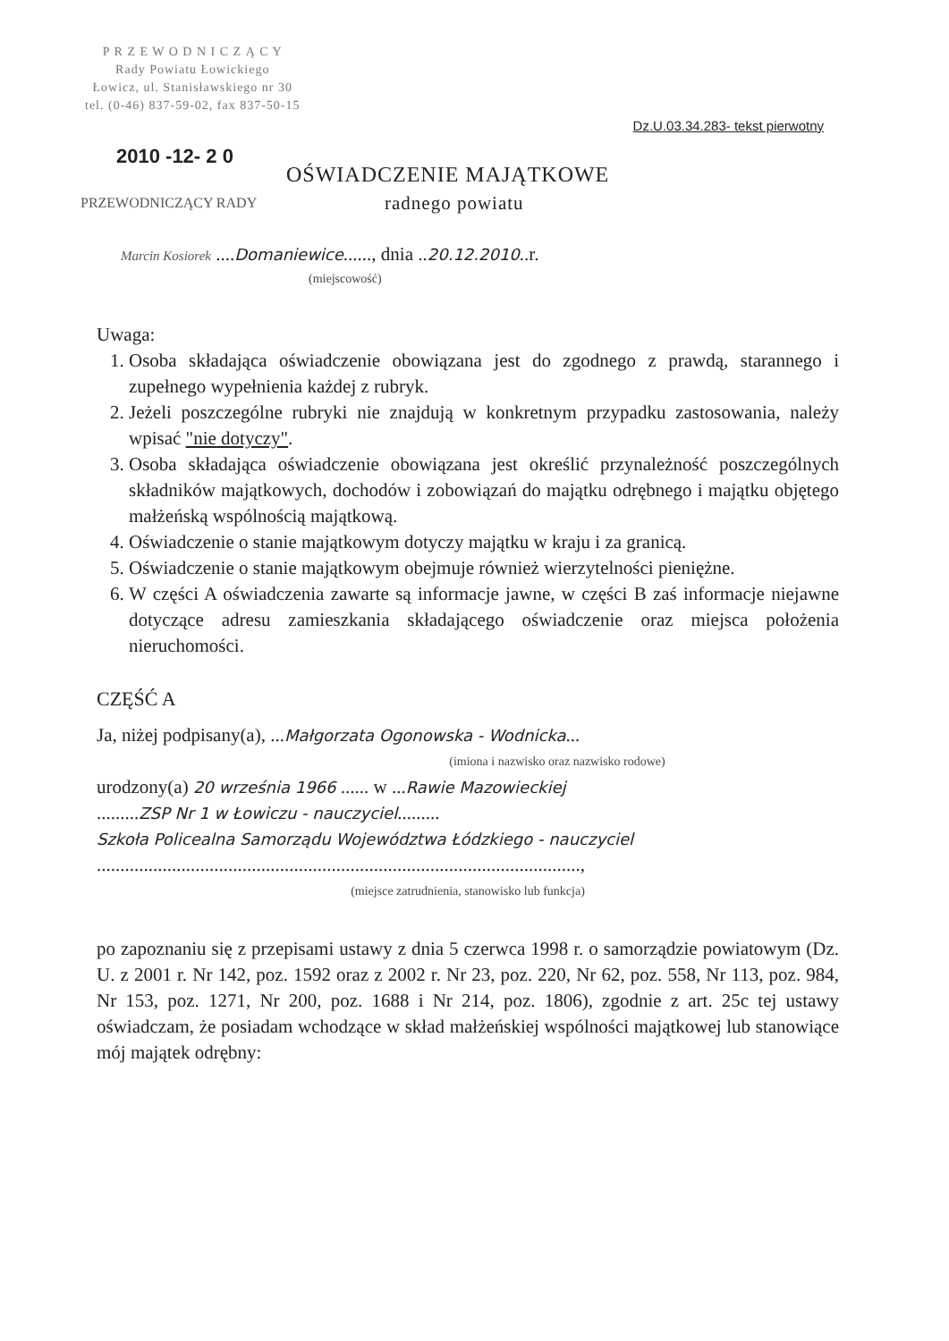P R Z E W O D N I C Z Ą C Y
Rady Powiatu Łowickiego
Łowicz, ul. Stanisławskiego nr 30
tel. (0-46) 837-59-02, fax 837-50-15
Dz.U.03.34.283- tekst pierwotny
2010 -12- 2 0
OŚWIADCZENIE MAJĄTKOWE
PRZEWODNICZĄCY RADY radnego powiatu
Marcin Kosiorek ....Domaniewice......, dnia ..20.12.2010..r.
(miejscowość)
Uwaga:
1. Osoba składająca oświadczenie obowiązana jest do zgodnego z prawdą, starannego i zupełnego wypełnienia każdej z rubryk.
2. Jeżeli poszczególne rubryki nie znajdują w konkretnym przypadku zastosowania, należy wpisać "nie dotyczy".
3. Osoba składająca oświadczenie obowiązana jest określić przynależność poszczególnych składników majątkowych, dochodów i zobowiązań do majątku odrębnego i majątku objętego małżeńską wspólnością majątkową.
4. Oświadczenie o stanie majątkowym dotyczy majątku w kraju i za granicą.
5. Oświadczenie o stanie majątkowym obejmuje również wierzytelności pieniężne.
6. W części A oświadczenia zawarte są informacje jawne, w części B zaś informacje niejawne dotyczące adresu zamieszkania składającego oświadczenie oraz miejsca położenia nieruchomości.
CZĘŚĆ A
Ja, niżej podpisany(a), ...Małgorzata Ogonowska - Wodnicka...
(imiona i nazwisko oraz nazwisko rodowe)
urodzony(a) 20 września 1966 ...... w ...Rawie Mazowieckiej
.........ZSP Nr 1 w Łowiczu - nauczyciel.........
Szkoła Policealna Samorządu Województwa Łódzkiego - nauczyciel
.......................................................................................................,
(miejsce zatrudnienia, stanowisko lub funkcja)
po zapoznaniu się z przepisami ustawy z dnia 5 czerwca 1998 r. o samorządzie powiatowym (Dz. U. z 2001 r. Nr 142, poz. 1592 oraz z 2002 r. Nr 23, poz. 220, Nr 62, poz. 558, Nr 113, poz. 984, Nr 153, poz. 1271, Nr 200, poz. 1688 i Nr 214, poz. 1806), zgodnie z art. 25c tej ustawy oświadczam, że posiadam wchodzące w skład małżeńskiej wspólności majątkowej lub stanowiące mój majątek odrębny: